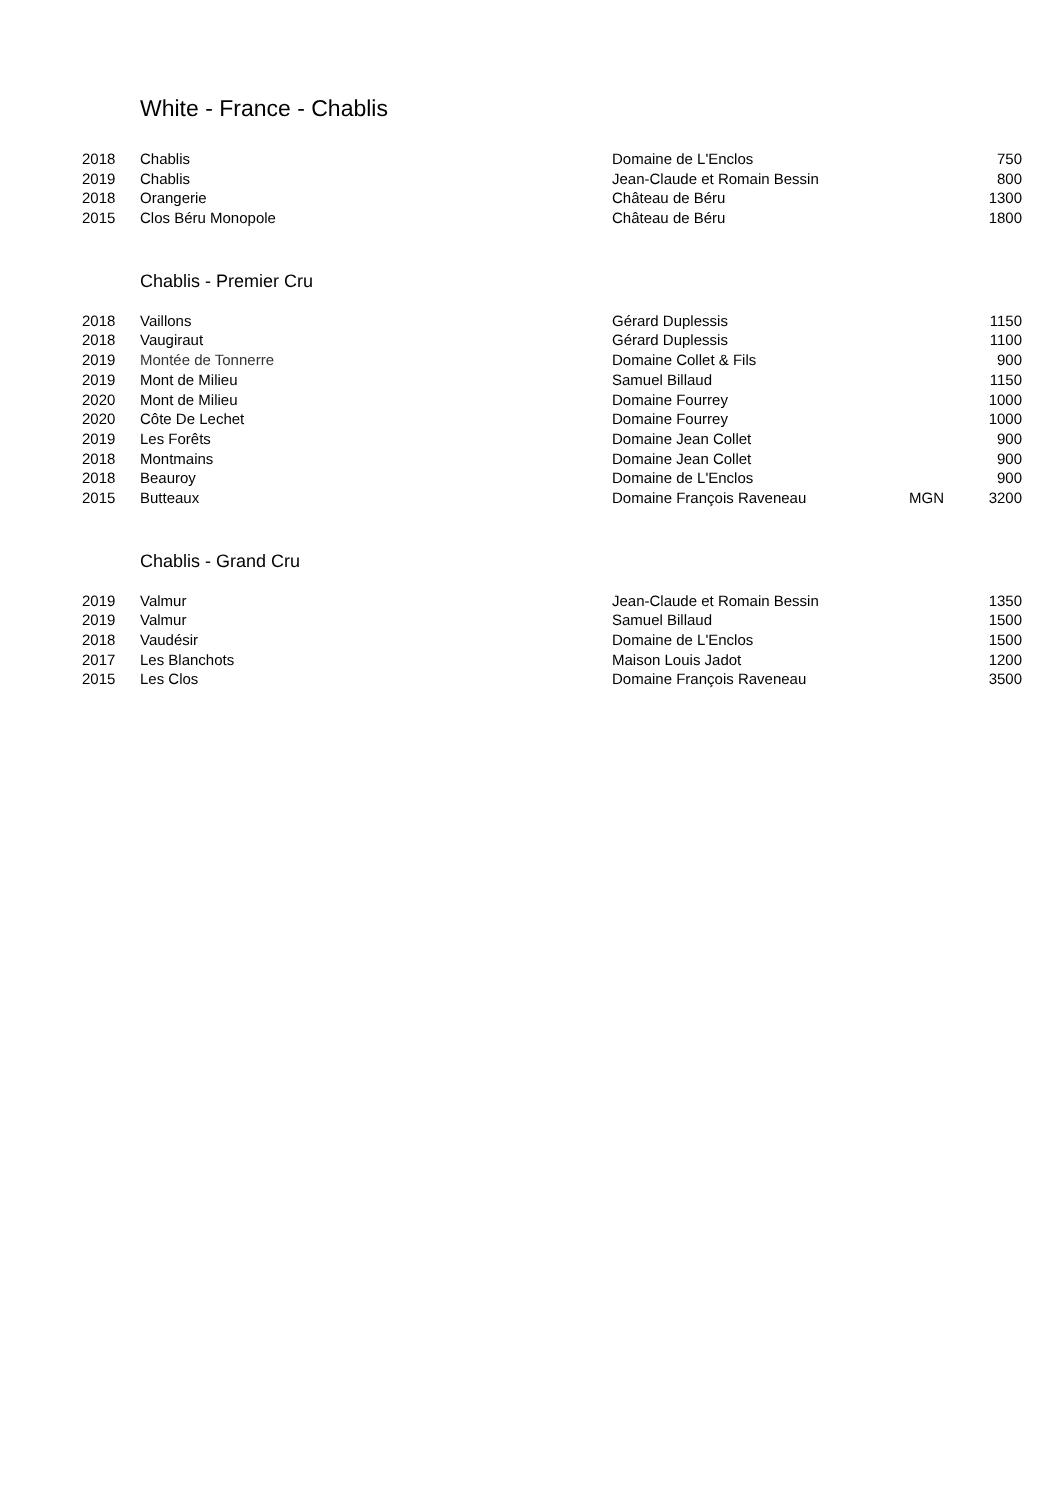White - France - Chablis
| 2018 | Chablis | Domaine de L'Enclos | | 750 |
| 2019 | Chablis | Jean-Claude et Romain Bessin | | 800 |
| 2018 | Orangerie | Château de Béru | | 1300 |
| 2015 | Clos Béru Monopole | Château de Béru | | 1800 |
Chablis - Premier Cru
| 2018 | Vaillons | Gérard Duplessis | | 1150 |
| 2018 | Vaugiraut | Gérard Duplessis | | 1100 |
| 2019 | Montée de Tonnerre | Domaine Collet & Fils | | 900 |
| 2019 | Mont de Milieu | Samuel Billaud | | 1150 |
| 2020 | Mont de Milieu | Domaine Fourrey | | 1000 |
| 2020 | Côte De Lechet | Domaine Fourrey | | 1000 |
| 2019 | Les Forêts | Domaine Jean Collet | | 900 |
| 2018 | Montmains | Domaine Jean Collet | | 900 |
| 2018 | Beauroy | Domaine de L'Enclos | | 900 |
| 2015 | Butteaux | Domaine François Raveneau | MGN | 3200 |
Chablis - Grand Cru
| 2019 | Valmur | Jean-Claude et Romain Bessin | | 1350 |
| 2019 | Valmur | Samuel Billaud | | 1500 |
| 2018 | Vaudésir | Domaine de L'Enclos | | 1500 |
| 2017 | Les Blanchots | Maison Louis Jadot | | 1200 |
| 2015 | Les Clos | Domaine François Raveneau | | 3500 |